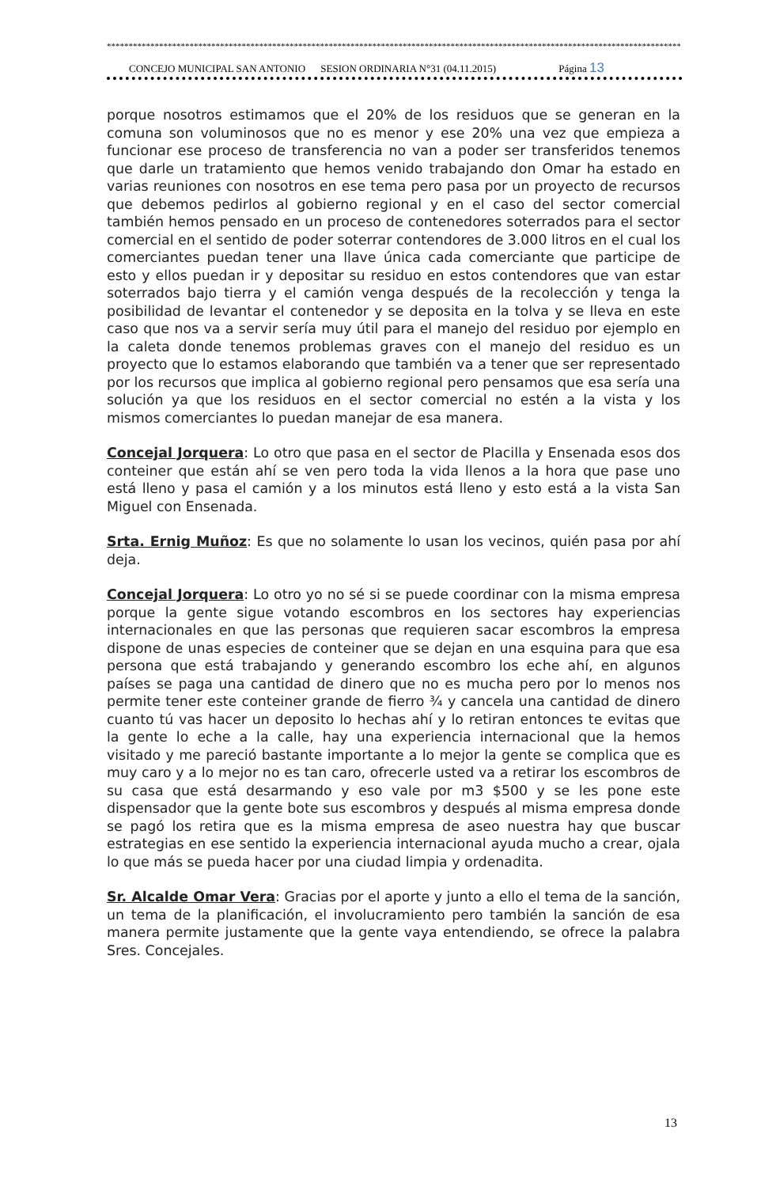*************************************************************************************************************************************************
CONCEJO MUNICIPAL SAN ANTONIO SESION ORDINARIA N°31 (04.11.2015) Página 13
porque nosotros estimamos que el 20% de los residuos que se generan en la comuna son voluminosos que no es menor y ese 20% una vez que empieza a funcionar ese proceso de transferencia no van a poder ser transferidos tenemos que darle un tratamiento que hemos venido trabajando don Omar ha estado en varias reuniones con nosotros en ese tema pero pasa por un proyecto de recursos que debemos pedirlos al gobierno regional y en el caso del sector comercial también hemos pensado en un proceso de contenedores soterrados para el sector comercial en el sentido de poder soterrar contendores de 3.000 litros en el cual los comerciantes puedan tener una llave única cada comerciante que participe de esto y ellos puedan ir y depositar su residuo en estos contendores que van estar soterrados bajo tierra y el camión venga después de la recolección y tenga la posibilidad de levantar el contenedor y se deposita en la tolva y se lleva en este caso que nos va a servir sería muy útil para el manejo del residuo por ejemplo en la caleta donde tenemos problemas graves con el manejo del residuo es un proyecto que lo estamos elaborando que también va a tener que ser representado por los recursos que implica al gobierno regional pero pensamos que esa sería una solución ya que los residuos en el sector comercial no estén a la vista y los mismos comerciantes lo puedan manejar de esa manera.
Concejal Jorquera: Lo otro que pasa en el sector de Placilla y Ensenada esos dos conteiner que están ahí se ven pero toda la vida llenos a la hora que pase uno está lleno y pasa el camión y a los minutos está lleno y esto está a la vista San Miguel con Ensenada.
Srta. Ernig Muñoz: Es que no solamente lo usan los vecinos, quién pasa por ahí deja.
Concejal Jorquera: Lo otro yo no sé si se puede coordinar con la misma empresa porque la gente sigue votando escombros en los sectores hay experiencias internacionales en que las personas que requieren sacar escombros la empresa dispone de unas especies de conteiner que se dejan en una esquina para que esa persona que está trabajando y generando escombro los eche ahí, en algunos países se paga una cantidad de dinero que no es mucha pero por lo menos nos permite tener este conteiner grande de fierro ¾ y cancela una cantidad de dinero cuanto tú vas hacer un deposito lo hechas ahí y lo retiran entonces te evitas que la gente lo eche a la calle, hay una experiencia internacional que la hemos visitado y me pareció bastante importante a lo mejor la gente se complica que es muy caro y a lo mejor no es tan caro, ofrecerle usted va a retirar los escombros de su casa que está desarmando y eso vale por m3 $500 y se les pone este dispensador que la gente bote sus escombros y después al misma empresa donde se pagó los retira que es la misma empresa de aseo nuestra hay que buscar estrategias en ese sentido la experiencia internacional ayuda mucho a crear, ojala lo que más se pueda hacer por una ciudad limpia y ordenadita.
Sr. Alcalde Omar Vera: Gracias por el aporte y junto a ello el tema de la sanción, un tema de la planificación, el involucramiento pero también la sanción de esa manera permite justamente que la gente vaya entendiendo, se ofrece la palabra Sres. Concejales.
13